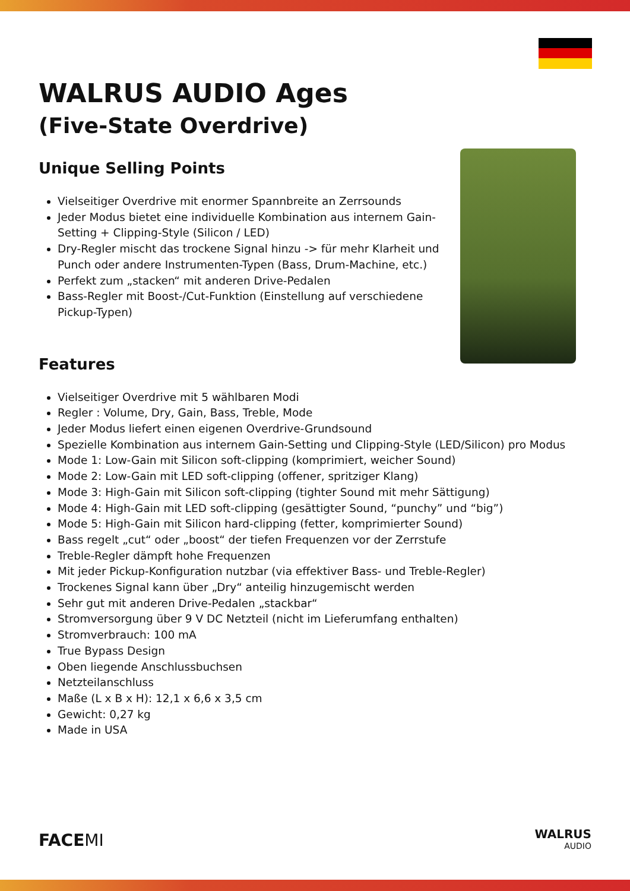WALRUS AUDIO Ages
(Five-State Overdrive)
Unique Selling Points
Vielseitiger Overdrive mit enormer Spannbreite an Zerrsounds
Jeder Modus bietet eine individuelle Kombination aus internem Gain-Setting + Clipping-Style (Silicon / LED)
Dry-Regler mischt das trockene Signal hinzu -> für mehr Klarheit und Punch oder andere Instrumenten-Typen (Bass, Drum-Machine, etc.)
Perfekt zum „stacken“ mit anderen Drive-Pedalen
Bass-Regler mit Boost-/Cut-Funktion (Einstellung auf verschiedene Pickup-Typen)
Features
Vielseitiger Overdrive mit 5 wählbaren Modi
Regler : Volume, Dry, Gain, Bass, Treble, Mode
Jeder Modus liefert einen eigenen Overdrive-Grundsound
Spezielle Kombination aus internem Gain-Setting und Clipping-Style (LED/Silicon) pro Modus
Mode 1: Low-Gain mit Silicon soft-clipping (komprimiert, weicher Sound)
Mode 2: Low-Gain mit LED soft-clipping (offener, spritziger Klang)
Mode 3: High-Gain mit Silicon soft-clipping (tighter Sound mit mehr Sättigung)
Mode 4: High-Gain mit LED soft-clipping (gesättigter Sound, “punchy” und “big”)
Mode 5: High-Gain mit Silicon hard-clipping (fetter, komprimierter Sound)
Bass regelt „cut“ oder „boost“ der tiefen Frequenzen vor der Zerrstufe
Treble-Regler dämpft hohe Frequenzen
Mit jeder Pickup-Konfiguration nutzbar (via effektiver Bass- und Treble-Regler)
Trockenes Signal kann über „Dry“ anteilig hinzugemischt werden
Sehr gut mit anderen Drive-Pedalen „stackbar“
Stromversorgung über 9 V DC Netzteil (nicht im Lieferumfang enthalten)
Stromverbrauch: 100 mA
True Bypass Design
Oben liegende Anschlussbuchsen
Netzteilanschluss
Maße (L x B x H): 12,1 x 6,6 x 3,5 cm
Gewicht: 0,27 kg
Made in USA
FACEMI
WALRUS
AUDIO